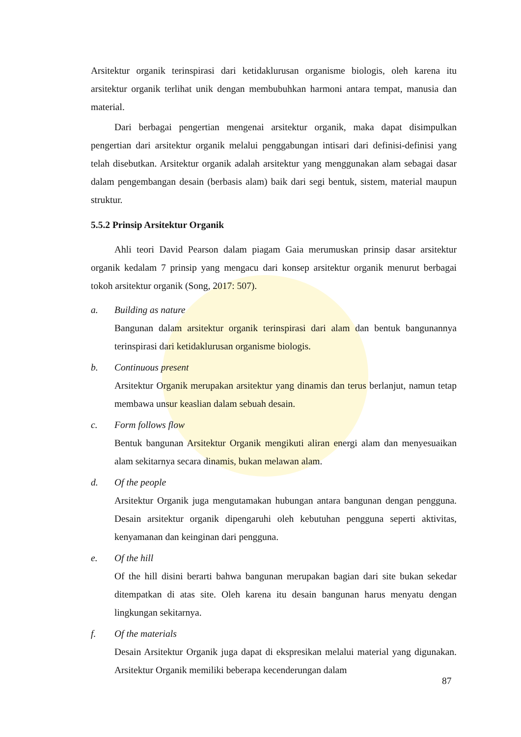Arsitektur organik terinspirasi dari ketidaklurusan organisme biologis, oleh karena itu arsitektur organik terlihat unik dengan membubuhkan harmoni antara tempat, manusia dan material.
Dari berbagai pengertian mengenai arsitektur organik, maka dapat disimpulkan pengertian dari arsitektur organik melalui penggabungan intisari dari definisi-definisi yang telah disebutkan. Arsitektur organik adalah arsitektur yang menggunakan alam sebagai dasar dalam pengembangan desain (berbasis alam) baik dari segi bentuk, sistem, material maupun struktur.
5.5.2 Prinsip Arsitektur Organik
Ahli teori David Pearson dalam piagam Gaia merumuskan prinsip dasar arsitektur organik kedalam 7 prinsip yang mengacu dari konsep arsitektur organik menurut berbagai tokoh arsitektur organik (Song, 2017: 507).
a. Building as nature
Bangunan dalam arsitektur organik terinspirasi dari alam dan bentuk bangunannya terinspirasi dari ketidaklurusan organisme biologis.
b. Continuous present
Arsitektur Organik merupakan arsitektur yang dinamis dan terus berlanjut, namun tetap membawa unsur keaslian dalam sebuah desain.
c. Form follows flow
Bentuk bangunan Arsitektur Organik mengikuti aliran energi alam dan menyesuaikan alam sekitarnya secara dinamis, bukan melawan alam.
d. Of the people
Arsitektur Organik juga mengutamakan hubungan antara bangunan dengan pengguna. Desain arsitektur organik dipengaruhi oleh kebutuhan pengguna seperti aktivitas, kenyamanan dan keinginan dari pengguna.
e. Of the hill
Of the hill disini berarti bahwa bangunan merupakan bagian dari site bukan sekedar ditempatkan di atas site. Oleh karena itu desain bangunan harus menyatu dengan lingkungan sekitarnya.
f. Of the materials
Desain Arsitektur Organik juga dapat di ekspresikan melalui material yang digunakan. Arsitektur Organik memiliki beberapa kecenderungan dalam
87